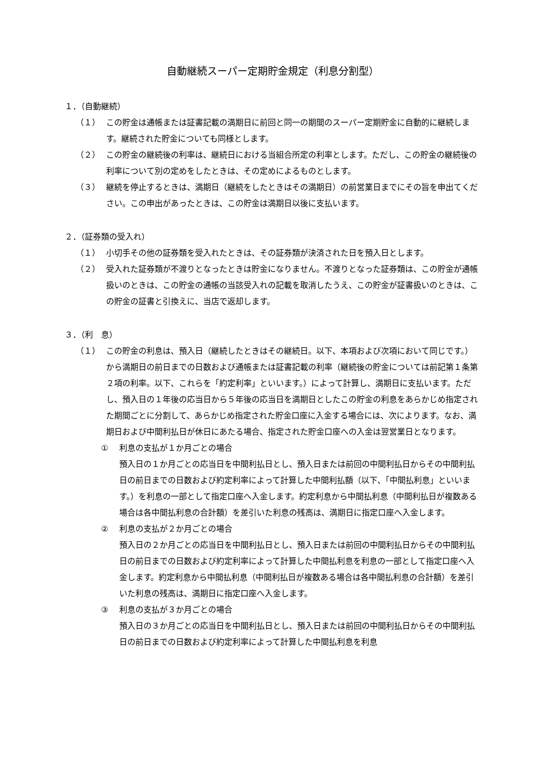自動継続スーパー定期貯金規定（利息分割型）
１．（自動継続）
（１） この貯金は通帳または証書記載の満期日に前回と同一の期間のスーパー定期貯金に自動的に継続します。継続された貯金についても同様とします。
（２） この貯金の継続後の利率は、継続日における当組合所定の利率とします。ただし、この貯金の継続後の利率について別の定めをしたときは、その定めによるものとします。
（３） 継続を停止するときは、満期日（継続をしたときはその満期日）の前営業日までにその旨を申出てください。この申出があったときは、この貯金は満期日以後に支払います。
２．（証券類の受入れ）
（１） 小切手その他の証券類を受入れたときは、その証券類が決済された日を預入日とします。
（２） 受入れた証券類が不渡りとなったときは貯金になりません。不渡りとなった証券類は、この貯金が通帳扱いのときは、この貯金の通帳の当該受入れの記載を取消したうえ、この貯金が証書扱いのときは、この貯金の証書と引換えに、当店で返却します。
３．（利　息）
（１） この貯金の利息は、預入日（継続したときはその継続日。以下、本項および次項において同じです。）から満期日の前日までの日数および通帳または証書記載の利率（継続後の貯金については前記第１条第２項の利率。以下、これらを「約定利率」といいます。）によって計算し、満期日に支払います。ただし、預入日の１年後の応当日から５年後の応当日を満期日としたこの貯金の利息をあらかじめ指定された期間ごとに分割して、あらかじめ指定された貯金口座に入金する場合には、次によります。なお、満期日および中間利払日が休日にあたる場合、指定された貯金口座への入金は翌営業日となります。
① 利息の支払が１か月ごとの場合
預入日の１か月ごとの応当日を中間利払日とし、預入日または前回の中間利払日からその中間利払日の前日までの日数および約定利率によって計算した中間利払額（以下、「中間払利息」といいます。）を利息の一部として指定口座へ入金します。約定利息から中間払利息（中間利払日が複数ある場合は各中間払利息の合計額）を差引いた利息の残高は、満期日に指定口座へ入金します。
② 利息の支払が２か月ごとの場合
預入日の２か月ごとの応当日を中間利払日とし、預入日または前回の中間利払日からその中間利払日の前日までの日数および約定利率によって計算した中間払利息を利息の一部として指定口座へ入金します。約定利息から中間払利息（中間利払日が複数ある場合は各中間払利息の合計額）を差引いた利息の残高は、満期日に指定口座へ入金します。
③ 利息の支払が３か月ごとの場合
預入日の３か月ごとの応当日を中間利払日とし、預入日または前回の中間利払日からその中間利払日の前日までの日数および約定利率によって計算した中間払利息を利息